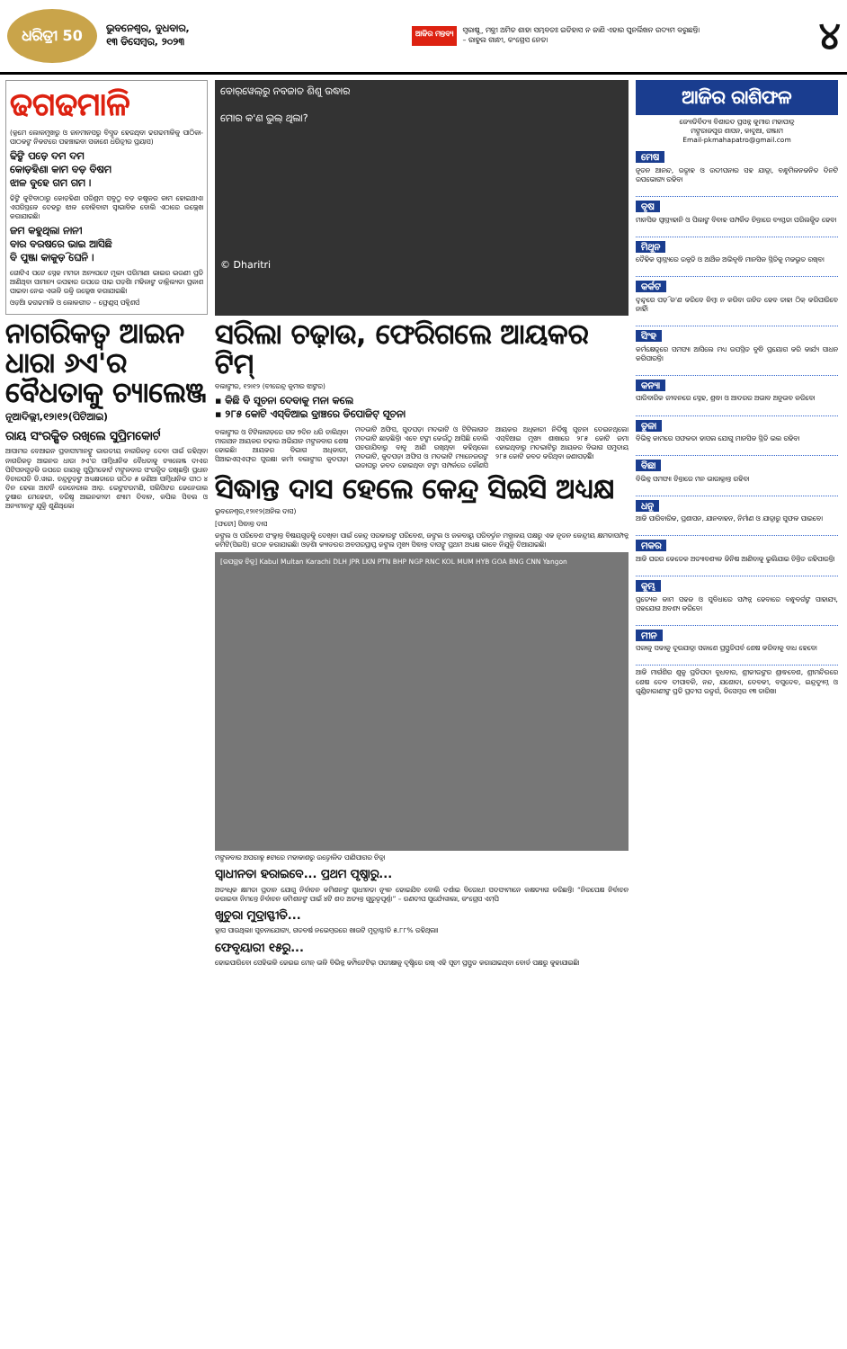ଧରିତ୍ରୀ 50
ଭୁବନେଶ୍ୱର, ବୁଧବାର,
୧୩ ଡିସେମ୍ବର, ୨୦୨୩
ଆଜିର ମନ୍ତବ୍ୟ ସ୍ୱରାଷ୍ଟ୍ର ମନ୍ତ୍ରୀ ଅମିତ ଶାହା ସମ୍ଭବତଃ ଇତିହାସ ନ ଜାଣି ଏହାର ପୁନର୍ଲିଖନ ଉଦ୍ୟମ କରୁଛନ୍ତି।
– ରାହୁଲ ଗାନ୍ଧୀ, କଂଗ୍ରେସ ନେତା
୪
ଢଗଢମାଳି
(କ୍ରମେ ଲୋକମୁଖରୁ ଓ ଜନମାନସରୁ ବିସ୍ମୃତ ହେଉଥିବା ଢଗଢମାଳିକୁ ପାଠିକା-ପାଠକଙ୍କ ନିକଟରେ ପହଞ୍ଚାଇବା ସକାଶେ ଧରିତ୍ରୀର ପ୍ରୟାସ)
ଢିଙ୍କି ପଡ଼େ ଦମ ଦମ
କୋଡ଼ିହଣା କାମ ବଡ଼ ବିଷମ
ଝାଳ ବୁହେ ଗମ ଗମ ।
ଢିଙ୍କି କୁଟିବାଠାରୁ କୋଡ଼ିହଣା ପରିଶ୍ରମ ସବୁଠୁ ବଡ଼ କଷ୍ଟକର କାମ ହୋଇଥାଏ। ଏପରିସ୍ଥଳେ ଦେହରୁ ଝାଳ ବୋହିବାଟା ସ୍ୱାଭାବିକ ବୋଲି ଏଠାରେ ଉଲ୍ଲେଖ କରାଯାଇଛି।
ଜମ କହୁଥିଲା ନାନୀ
ବାର ବରଷରେ ଭାଇ ଆସିଛି
ବି ପୁଞ୍ଜା କାକୁଡ଼ି ଘେନି ।
ଗୋଟିଏ ପଟେ ସ୍ନେହ ମମତା ଅନ୍ୟପଟେ ମୂଲ୍ୟ ପରିମାଣ। ଭାଇର ଭଉଣୀ ପ୍ରତି ଆଣିଥିବା ସାମାନ୍ୟ ଉପହାର ଉପରେ ସାଇ ପଡ଼ିଶା ମହିଳାଙ୍କ ତାଚ୍ଛିଲ୍ୟତା ପ୍ରକାଶ ପାଇବା ନେଇ ଏଭଳି ଉକ୍ତି ଉଲ୍ଲେଖ କରାଯାଇଛି।
ଓଡ଼ିଆ ଢଗଢମାଳି ଓ ଲୋକଗୀତ – ଫ୍ରେଣ୍ଡସ୍ ପବ୍ଲିଶର୍ସ
ନାଗରିକତ୍ୱ ଆଇନ ଧାରା ୬ଏ'ର ବୈଧତାକୁ ଚ୍ୟାଲେଞ୍ଜ
ନୂଆଦିଲ୍ଲୀ,୧୨।୧୨(ପିଟିଆଇ)
ରାୟ ସଂରକ୍ଷିତ ରଖିଲେ ସୁପ୍ରିମକୋର୍ଟ
ଆସାମର ବେଆଇନ ପ୍ରବାସୀମାନଙ୍କୁ ଭାରତୀୟ ନାଗରିକତ୍ୱ ଦେବା ପାଇଁ ରହିଥିବା ନାଗରିକତ୍ୱ ଆଇନର ଧାରା ୬ଏ'ର ସାମ୍ବିଧାନିକ ବୈଧତାକୁ ଚ୍ୟାଲେଞ୍ଜ ଦାଏର ପିଟିସନଗୁଡ଼ିକ ଉପରେ ରାୟକୁ ସୁପ୍ରିମକୋର୍ଟ ମଙ୍ଗଳବାର ସଂରକ୍ଷିତ ରଖିଛନ୍ତି। ପ୍ରଧାନ ବିଚାରପତି ଡି.ୱାଇ. ଚନ୍ଦ୍ରଚୂଡ଼ଙ୍କ ଅଧ୍ୟକ୍ଷତାରେ ଗଠିତ ୫ ଜଣିଆ ସାମ୍ବିଧାନିକ ପୀଠ ୪ ଦିନ ହେଲା ଆଟର୍ନି ଜେନେରାଲ ଆର୍. ଭେଙ୍କଟରମଣି, ସଲିସିଟର ଜେନେରାଲ ତୁଷାର ମେହେଟ୍ଟା, ବରିଷ୍ଠ ଆଇନଜୀବୀ ଶ୍ୟାମ ଦିବାନ, କପିଲ ସିବଲ ଓ ଅନ୍ୟମାନଙ୍କ ଯୁକ୍ତି ଶୁଣିଥିଲେ।
ବୋର୍‌ୱେଲ୍‌ରୁ ନବଜାତ ଶିଶୁ ଉଦ୍ଧାର
ମୋର କ'ଣ ଭୁଲ୍ ଥିଲା?
© Dharitri
ସରିଲା ଚଢ଼ାଉ, ଫେରିଗଲେ ଆୟକର ଟିମ୍
ବଲାଙ୍ଗୀର, ୧୨।୧୨ (ବୀରେନ୍ଦ୍ର କୁମାର ଝାଙ୍କର)
▪ କିଛି ବି ସୂଚନା ଦେବାକୁ ମନା କଲେ
▪ ୨୮୫ କୋଟି ଏସ୍‌ବିଆଇ ବ୍ରାଞ୍ଚରେ ଡିପୋଜିଟ୍ ସୂଚନା
ବଲାଙ୍ଗୀର ଓ ଟିଟିଲାଗଡ଼ରେ ଗତ ୭ଦିନ ଧରି ଚାଲିଥିବା ମାରାଥନ ଆୟକର ଚଢ଼ାଉ ଅଭିଯାନ ମଙ୍ଗଳବାର ଶେଷ ହୋଇଛି। ଆୟକର ବିଭାଗ ଅଧିକାରୀ, ସିଆଇଏସ୍‌ଏଫ୍‌ର ସୁରକ୍ଷା କର୍ମୀ ବଲାଙ୍ଗୀର କୁଦପଡ଼ା ମଦଭାଟି ଅଫିସ, ସୁଦପଡ଼ା ମଦଭାଟି ଓ ଟିଟିଲାଗଡ ମଦଭାଟି ଛାଡ଼ିଛନ୍ତି। ଏବେ ଟଙ୍କା କେଉଁଠୁ ଆସିଛି ବୋଲି ପଚରାଯିବାରୁ ବାବୁ ଆଣି ରଖିଥିବା କହିଥିଲେ। ମଦଭାଟି, କୁଦପଡ଼ା ଅଫିସ ଓ ମଦଭାଟି ମ୍ୟାନେଜରଙ୍କ ଭଡାଘରୁ ଜବତ ହୋଇଥିବା ଟଙ୍କା ସମ୍ପର୍କରେ କୌଣସି ଆୟକର ଅଧିକାରୀ ନିର୍ଦ୍ଦିଷ୍ଟ ସୂଚନା ଦେଇନଥିଲେ। ଏସ୍‌ବିଆଇ ମୁଖ୍ୟ ଶାଖାରେ ୨୮୫ କୋଟି ଜମା ହୋଇଥିବାରୁ ମଦଭାଟିରୁ ଆୟକର ବିଭାଗ ସମୁଦାୟ ୨୮୫ କୋଟି ଜବତ କରିଥିବା ଜଣାପଡ଼ିଛି।
ସିଦ୍ଧାନ୍ତ ଦାସ ହେଲେ କେନ୍ଦ୍ର ସିଇସି ଅଧ୍ୟକ୍ଷ
ଭୁବନେଶ୍ୱର,୧୨।୧୨(ଅନିଲ ଦାସ)
[ଫଟୋ] ସିଦ୍ଧାନ୍ତ ଦାସ
ଜଙ୍ଗଲ ଓ ପରିବେଶ ସଂକ୍ରାନ୍ତ ବିଷୟଗୁଡ଼ିକୁ ଦେଖିବା ପାଇଁ କେନ୍ଦ୍ର ସରକାରଙ୍କ ପରିବେଶ, ଜଙ୍ଗଲ ଓ ଜଳବାୟୁ ପରିବର୍ତ୍ତନ ମନ୍ତ୍ରାଳୟ ପକ୍ଷରୁ ଏକ ନୂତନ କେନ୍ଦ୍ରୀୟ କ୍ଷମତାସମ୍ପନ୍ନ କମିଟି(ସିଇସି) ଗଠନ କରାଯାଇଛି। ଓଡ଼ିଶା କ୍ୟାଡରର ଅବସରପ୍ରାପ୍ତ ଜଙ୍ଗଲ ମୁଖ୍ୟ ସିଦ୍ଧାନ୍ତ ଦାସଙ୍କୁ ପ୍ରଥମ ଅଧ୍ୟକ୍ଷ ଭାବେ ନିଯୁକ୍ତି ଦିଆଯାଇଛି।
[ଉପଗ୍ରହ ଚିତ୍ର] Kabul Multan Karachi DLH JPR LKN PTN BHP NGP RNC KOL MUM HYB GOA BNG CNN Yangon
ମଙ୍ଗଳବାର ଅପରାହ୍ନ ୫ଟାରେ ମହାକାଶରୁ ଉତ୍ତୋଳିତ ପାଣିପାଗର ଚିତ୍ର।
ସ୍ୱାଧୀନତା ହରାଇବେ... ପ୍ରଥମ ପୃଷ୍ଠାରୁ...
ଅତ୍ୟଧିକ କ୍ଷମତା ପ୍ରଦାନ ଯୋଗୁ ନିର୍ବାଚନ କମିଶନଙ୍କ ସ୍ୱାଧୀନତା ନ୍ୟୂନ ହୋଇଯିବ ବୋଲି ଦର୍ଶାଇ ବିରୋଧୀ ସଦସ୍ୟମାନେ କକ୍ଷତ୍ୟାଗ କରିଛନ୍ତି। “ନିରପେକ୍ଷ ନିର୍ବାଚନ କରାଇବା ନିମନ୍ତେ ନିର୍ବାଚନ କମିଶନଙ୍କ ପାଇଁ ୪ଟି ଶବ୍ଦ ଅତ୍ୟନ୍ତ ଗୁରୁତ୍ୱପୂର୍ଣ୍ଣ।” – ରଣଦୀପ ସୁର୍ଯ୍ୟେୱାଲା, କଂଗ୍ରେସ ଏମ୍‌ପି
ଖୁଚୁରା ମୁଦ୍ରାସ୍ଫୀତି...
ହ୍ରାସ ପାଉଥିଲା। ସୂଚନାଯୋଗ୍ୟ, ଗତବର୍ଷ ନଭେମ୍ବରରେ ଖାଉଟି ମୁଦ୍ରାସ୍ଫୀତି ୫.୮୮% ରହିଥିଲା।
ଫେବୃୟାରୀ ୧୫ରୁ...
ହୋଇପାରିବେ। ସେହିଭଳି ଜେଇଇ ମେନ୍ ଭଳି ବିଭିନ୍ନ କମ୍ପିଟେଟିଭ୍ ପରୀକ୍ଷାକୁ ଦୃଷ୍ଟିରେ ରଖି ଏହି ସୂଚୀ ପ୍ରସ୍ତୁତ କରାଯାଇଥିବା ବୋର୍ଡ ପକ୍ଷରୁ କୁହାଯାଇଛି।
ଆଜିର ରାଶିଫଳ
ଜ୍ୟୋତିର୍ବିଦ୍ୟା ବିଶାରଦ ପ୍ରସନ୍ନ କୁମାର ମହାପାତ୍ର
ମଙ୍ଗରାଜପୁର ଶାସନ, କାଦୁଆ, ଗଞ୍ଜାମ
Email-pkmahapatro@gmail.com
ମେଷ
ନୂତନ ଆନନ୍ଦ, ଉତ୍ସାହ ଓ ଉଦ୍ଦୀପନାର ସହ ଯାତ୍ରା, ବନ୍ଧୁମିଳନଜନିତ ଦିନଟି ଉପଭୋଗ୍ୟ ରହିବ।
ବୃଷ
ମାନସିକ ସ୍ୱାସ୍ଥ୍ୟହାନି ଓ ପିଲାଙ୍କ ବିବାହ ସମ୍ପର୍କିତ ଚିନ୍ତାରେ ବ୍ୟସ୍ତତା ପରିଲକ୍ଷିତ ହେବ।
ମିଥୁନ
ଦୈହିକ ସ୍ୱାସ୍ଥ୍ୟରେ ଉନ୍ନତି ଓ ଆର୍ଥିକ ଅଭିବୃଦ୍ଧି ମାନସିକ ସ୍ଥିତିକୁ ମଜଭୁତ ରଖିବ।
କର୍କଟ
ଦ୍ୱନ୍ଦ୍ୱରେ ପଡ଼ି କ'ଣ କରିବେ କିମ୍ବା ନ କରିବା ଉଚିତ ହେବ ତାହା ଠିକ୍ କରିପାରିବେ ନାହିଁ।
ସିଂହ
କର୍ମକ୍ଷେତ୍ରରେ ସମସ୍ୟା ଆସିଲେ ମଧ୍ୟ ଉପସ୍ଥିତ ବୁଦ୍ଧି ପ୍ରୟୋଗ କରି କାର୍ଯ୍ୟ ସାଧନ କରିପାରନ୍ତି।
କନ୍ୟା
ପାରିବାରିକ ଜୀବନରେ ସ୍ନେହ, ଶ୍ରଦ୍ଧା ଓ ଆଦରର ଅଭାବ ଅନୁଭବ କରିବେ।
ତୁଳା
ବିଭିନ୍ନ କାମରେ ସଫଳତା ହାସଲ ଯୋଗୁ ମାନସିକ ସ୍ଥିତି ଭଲ ରହିବ।
ବିଛା
ବିଭିନ୍ନ ସମସ୍ୟା ଚିନ୍ତାରେ ମନ ଭାରାକ୍ରାନ୍ତ ରହିବ।
ଧନୁ
ଆଜି ପାରିବାରିକ, ପ୍ରଶାସନ, ଯାନବାହନ, ନିର୍ମାଣ ଓ ଯାତ୍ରାରୁ ସୁଫଳ ପାଇବେ।
ମକର
ଆଜି ଘରର କେତେକ ଅତ୍ୟାବଶ୍ୟକ ଜିନିଷ ଆଣିବାକୁ ଭୁଲିଯାଇ ଚିନ୍ତିତ ରହିପାରନ୍ତି।
କୁମ୍ଭ
ପ୍ରତ୍ୟେକ କାମ ସହଜ ଓ ସୁବିଧାରେ ସମ୍ପନ୍ନ ହେବାରେ ବନ୍ଧୁବର୍ଗଙ୍କ ସାହାଯ୍ୟ, ସହଯୋଗ ଅବଶ୍ୟ କରିବେ।
ମୀନ
ସକାଳୁ ସକାଳୁ ଦୂରଯାତ୍ରା ସକାଶେ ପ୍ରସ୍ତୁତିପର୍ବ ଶେଷ କରିବାକୁ ବାଧ ହେବେ।
ଆଜି ମାର୍ଗଶିର ଶୁକ୍ଳ ପ୍ରତିପଦା ବୁଧବାର, ଶ୍ରୀଜୀଉଙ୍କର ଶ୍ରାଦ୍ଧବେଶ, ଶ୍ରୀମନ୍ଦିରରେ ଶେଷ ଦେବ ଦୀପାବଳି, ନନ୍ଦ, ଯଶୋଦା, ଦେବକୀ, ବସୁଦେବ, ଇନ୍ଦ୍ରଦ୍ୟୁମ୍ନ ଓ ଗୁଣ୍ଡିଚାରାଣୀଙ୍କ ପ୍ରତି ପ୍ରଦୀପ ଉତ୍ସର୍ଗ, ଡିସେମ୍ବର ୧୩ ତାରିଖ।